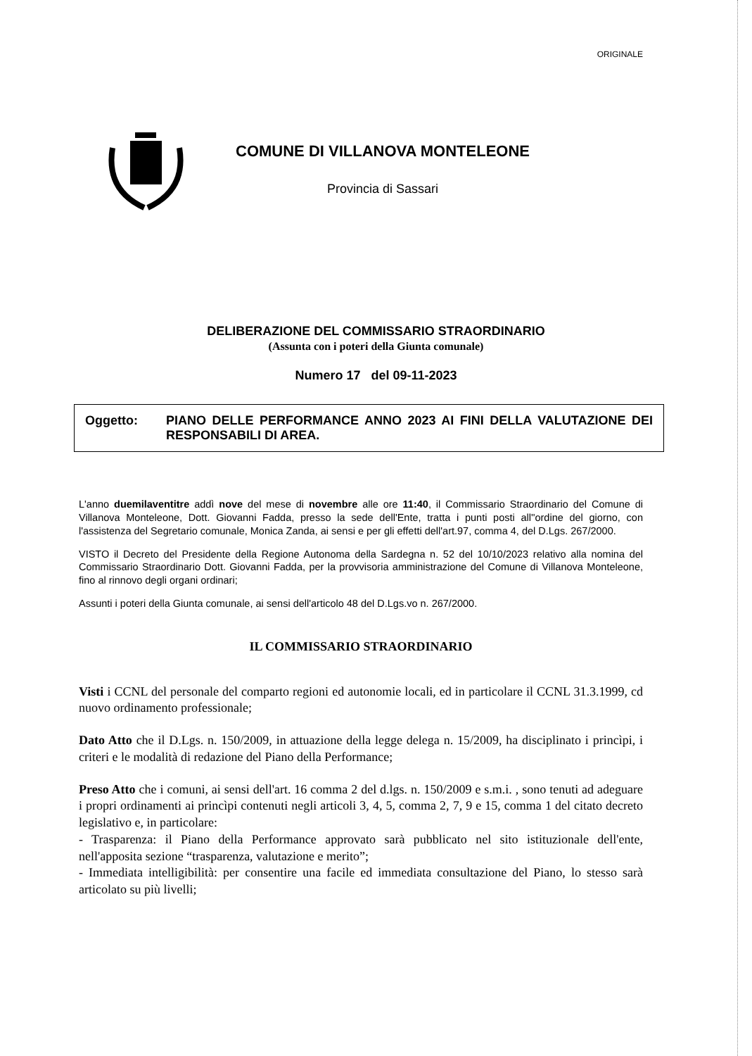ORIGINALE
COMUNE DI VILLANOVA MONTELEONE
Provincia di Sassari
DELIBERAZIONE DEL COMMISSARIO STRAORDINARIO
(Assunta con i poteri della Giunta comunale)
Numero 17 del 09-11-2023
Oggetto: PIANO DELLE PERFORMANCE ANNO 2023 AI FINI DELLA VALUTAZIONE DEI RESPONSABILI DI AREA.
L'anno duemilaventitre addì nove del mese di novembre alle ore 11:40, il Commissario Straordinario del Comune di Villanova Monteleone, Dott. Giovanni Fadda, presso la sede dell'Ente, tratta i punti posti all''ordine del giorno, con l'assistenza del Segretario comunale, Monica Zanda, ai sensi e per gli effetti dell'art.97, comma 4, del D.Lgs. 267/2000.
VISTO il Decreto del Presidente della Regione Autonoma della Sardegna n. 52 del 10/10/2023 relativo alla nomina del Commissario Straordinario Dott. Giovanni Fadda, per la provvisoria amministrazione del Comune di Villanova Monteleone, fino al rinnovo degli organi ordinari;
Assunti i poteri della Giunta comunale, ai sensi dell'articolo 48 del D.Lgs.vo n. 267/2000.
IL COMMISSARIO STRAORDINARIO
Visti i CCNL del personale del comparto regioni ed autonomie locali, ed in particolare il CCNL 31.3.1999, cd nuovo ordinamento professionale;
Dato Atto che il D.Lgs. n. 150/2009, in attuazione della legge delega n. 15/2009, ha disciplinato i princìpi, i criteri e le modalità di redazione del Piano della Performance;
Preso Atto che i comuni, ai sensi dell'art. 16 comma 2 del d.lgs. n. 150/2009 e s.m.i. , sono tenuti ad adeguare i propri ordinamenti ai princìpi contenuti negli articoli 3, 4, 5, comma 2, 7, 9 e 15, comma 1 del citato decreto legislativo e, in particolare:
- Trasparenza: il Piano della Performance approvato sarà pubblicato nel sito istituzionale dell'ente, nell'apposita sezione “trasparenza, valutazione e merito”;
- Immediata intelligibilità: per consentire una facile ed immediata consultazione del Piano, lo stesso sarà articolato su più livelli;